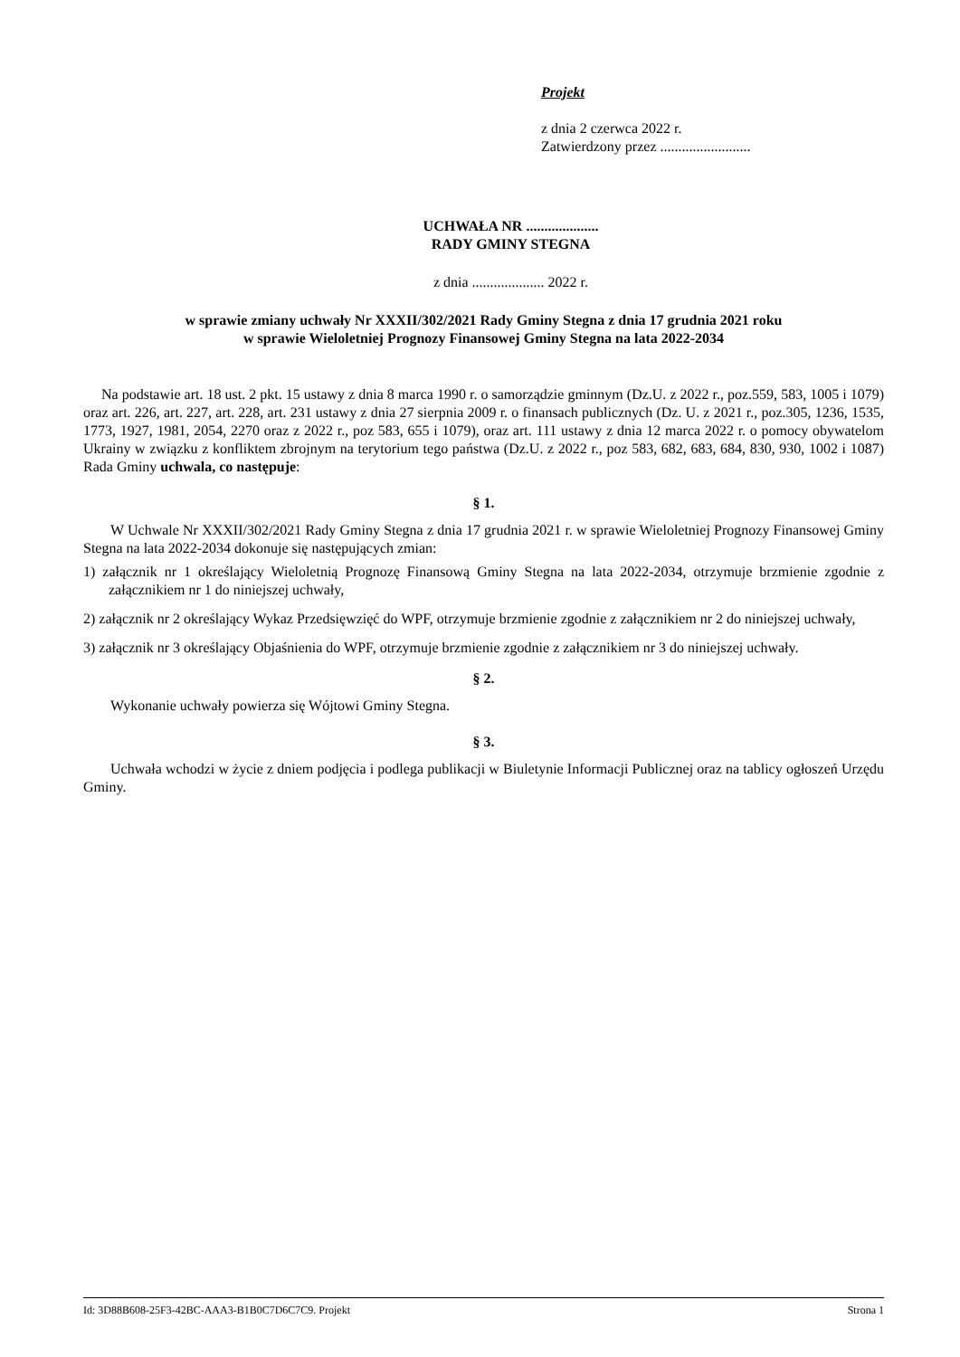Projekt
z dnia 2 czerwca 2022 r.
Zatwierdzony przez .........................
UCHWAŁA NR ....................
RADY GMINY STEGNA
z dnia .................... 2022 r.
w sprawie zmiany uchwały Nr XXXII/302/2021 Rady Gminy Stegna z dnia 17 grudnia 2021 roku
w sprawie Wieloletniej Prognozy Finansowej Gminy Stegna na lata 2022-2034
Na podstawie art. 18 ust. 2 pkt. 15 ustawy z dnia 8 marca 1990 r. o samorządzie gminnym (Dz.U. z 2022 r., poz.559, 583, 1005 i 1079) oraz art. 226, art. 227, art. 228, art. 231 ustawy z dnia 27 sierpnia 2009 r. o finansach publicznych (Dz. U. z 2021 r., poz.305, 1236, 1535, 1773, 1927, 1981, 2054, 2270 oraz z 2022 r., poz 583, 655 i 1079), oraz art. 111 ustawy z dnia 12 marca 2022 r. o pomocy obywatelom Ukrainy w związku z konfliktem zbrojnym na terytorium tego państwa (Dz.U. z 2022 r., poz 583, 682, 683, 684, 830, 930, 1002 i 1087) Rada Gminy uchwala, co następuje:
§ 1.
W Uchwale Nr XXXII/302/2021 Rady Gminy Stegna z dnia 17 grudnia 2021 r. w sprawie Wieloletniej Prognozy Finansowej Gminy Stegna na lata 2022-2034 dokonuje się następujących zmian:
1) załącznik nr 1 określający Wieloletnią Prognozę Finansową Gminy Stegna na lata 2022-2034, otrzymuje brzmienie zgodnie z załącznikiem nr 1 do niniejszej uchwały,
2) załącznik nr 2 określający Wykaz Przedsięwzięć do WPF, otrzymuje brzmienie zgodnie z załącznikiem nr 2 do niniejszej uchwały,
3) załącznik nr 3 określający Objaśnienia do WPF, otrzymuje brzmienie zgodnie z załącznikiem nr 3 do niniejszej uchwały.
§ 2.
Wykonanie uchwały powierza się Wójtowi Gminy Stegna.
§ 3.
Uchwała wchodzi w życie z dniem podjęcia i podlega publikacji w Biuletynie Informacji Publicznej oraz na tablicy ogłoszeń Urzędu Gminy.
Id: 3D88B608-25F3-42BC-AAA3-B1B0C7D6C7C9. Projekt Strona 1